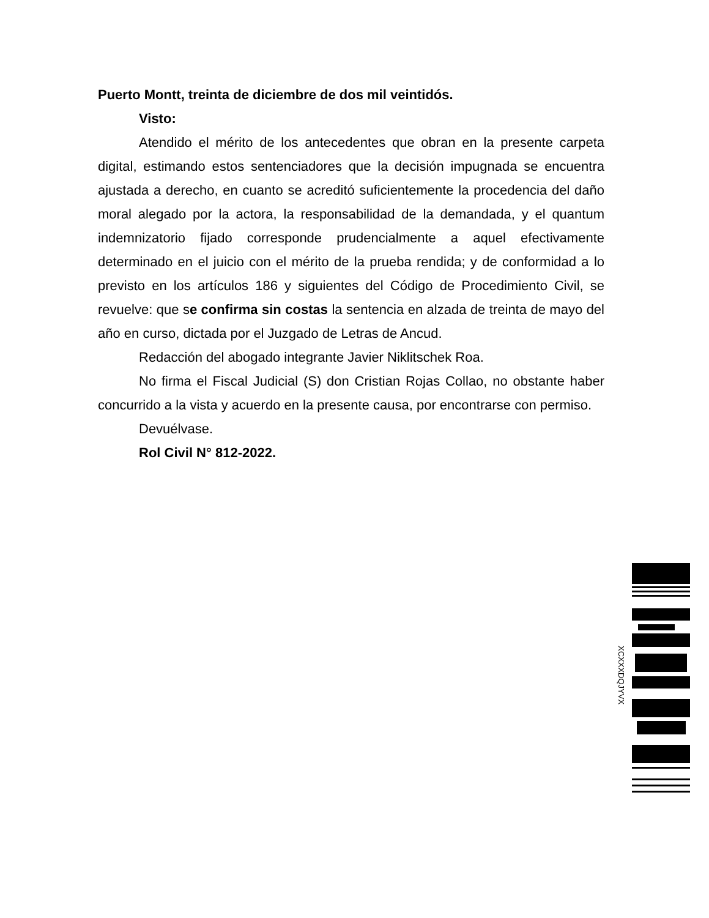Puerto Montt, treinta de diciembre de dos mil veintidós.
Visto:
Atendido el mérito de los antecedentes que obran en la presente carpeta digital, estimando estos sentenciadores que la decisión impugnada se encuentra ajustada a derecho, en cuanto se acreditó suficientemente la procedencia del daño moral alegado por la actora, la responsabilidad de la demandada, y el quantum indemnizatorio fijado corresponde prudencialmente a aquel efectivamente determinado en el juicio con el mérito de la prueba rendida; y de conformidad a lo previsto en los artículos 186 y siguientes del Código de Procedimiento Civil, se revuelve: que se confirma sin costas la sentencia en alzada de treinta de mayo del año en curso, dictada por el Juzgado de Letras de Ancud.
Redacción del abogado integrante Javier Niklitschek Roa.
No firma el Fiscal Judicial (S) don Cristian Rojas Collao, no obstante haber concurrido a la vista y acuerdo en la presente causa, por encontrarse con permiso.
Devuélvase.
Rol Civil N° 812-2022.
XCXXXDQJYVX